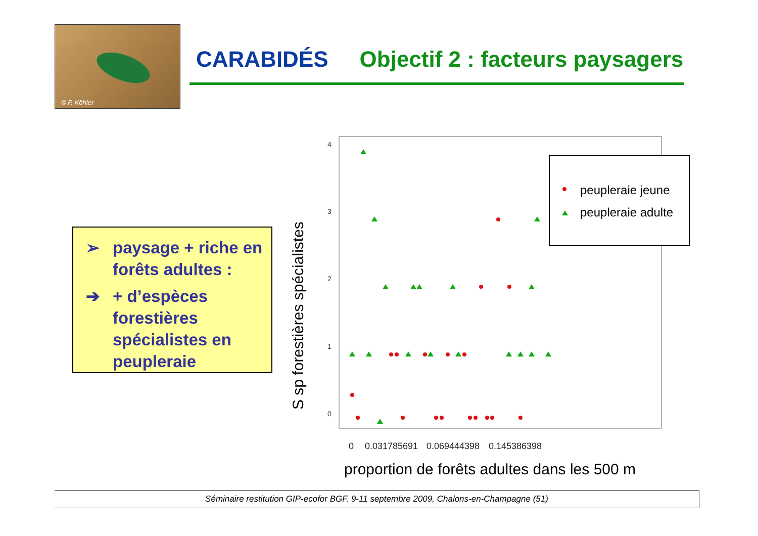© F. Köhler
CARABIDÉS Objectif 2 : facteurs paysagers
➢ paysage + riche en forêts adultes :
➔ + d’espèces forestières spécialistes en peupleraie
0
1
2
3
4
S sp forestières spécialistes
peupleraie jeune
peupleraie adulte
0
0.031785691
0.069444398
0.145386398
proportion de forêts adultes dans les 500 m
Séminaire restitution GIP-ecofor BGF. 9-11 septembre 2009, Chalons-en-Champagne (51)